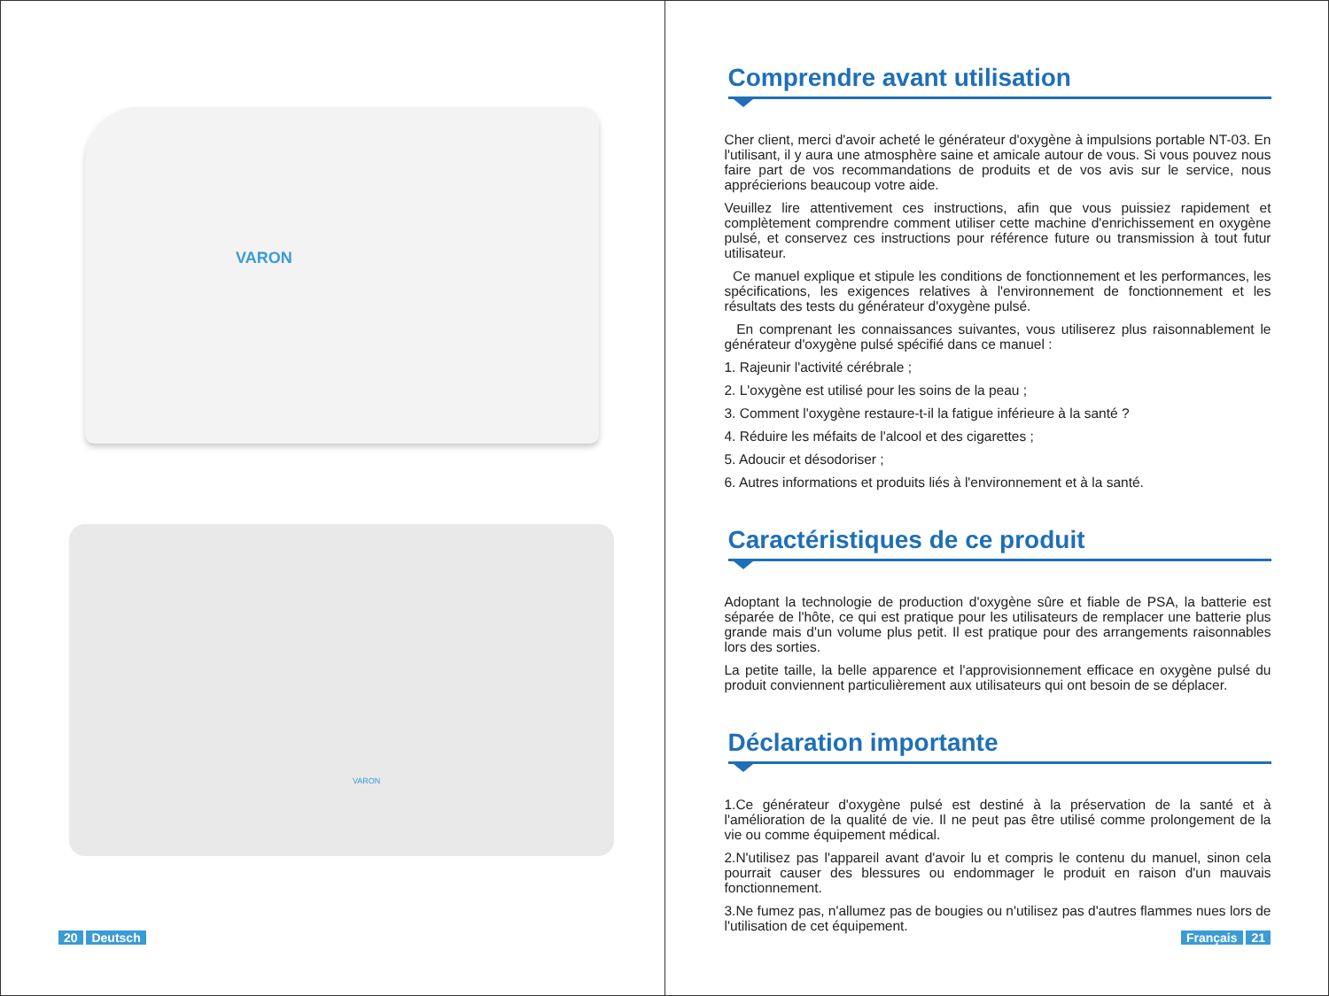VARON
VARON
20 Deutsch
Comprendre avant utilisation
Cher client, merci d'avoir acheté le générateur d'oxygène à impulsions portable NT-03. En l'utilisant, il y aura une atmosphère saine et amicale autour de vous. Si vous pouvez nous faire part de vos recommandations de produits et de vos avis sur le service, nous apprécierions beaucoup votre aide.
Veuillez lire attentivement ces instructions, afin que vous puissiez rapidement et complètement comprendre comment utiliser cette machine d'enrichissement en oxygène pulsé, et conservez ces instructions pour référence future ou transmission à tout futur utilisateur.
Ce manuel explique et stipule les conditions de fonctionnement et les performances, les spécifications, les exigences relatives à l'environnement de fonctionnement et les résultats des tests du générateur d'oxygène pulsé.
En comprenant les connaissances suivantes, vous utiliserez plus raisonnablement le générateur d'oxygène pulsé spécifié dans ce manuel :
1. Rajeunir l'activité cérébrale ;
2. L'oxygène est utilisé pour les soins de la peau ;
3. Comment l'oxygène restaure-t-il la fatigue inférieure à la santé ?
4. Réduire les méfaits de l'alcool et des cigarettes ;
5. Adoucir et désodoriser ;
6. Autres informations et produits liés à l'environnement et à la santé.
Caractéristiques de ce produit
Adoptant la technologie de production d'oxygène sûre et fiable de PSA, la batterie est séparée de l'hôte, ce qui est pratique pour les utilisateurs de remplacer une batterie plus grande mais d'un volume plus petit. Il est pratique pour des arrangements raisonnables lors des sorties.
La petite taille, la belle apparence et l'approvisionnement efficace en oxygène pulsé du produit conviennent particulièrement aux utilisateurs qui ont besoin de se déplacer.
Déclaration importante
1.Ce générateur d'oxygène pulsé est destiné à la préservation de la santé et à l'amélioration de la qualité de vie. Il ne peut pas être utilisé comme prolongement de la vie ou comme équipement médical.
2.N'utilisez pas l'appareil avant d'avoir lu et compris le contenu du manuel, sinon cela pourrait causer des blessures ou endommager le produit en raison d'un mauvais fonctionnement.
3.Ne fumez pas, n'allumez pas de bougies ou n'utilisez pas d'autres flammes nues lors de l'utilisation de cet équipement.
Français 21